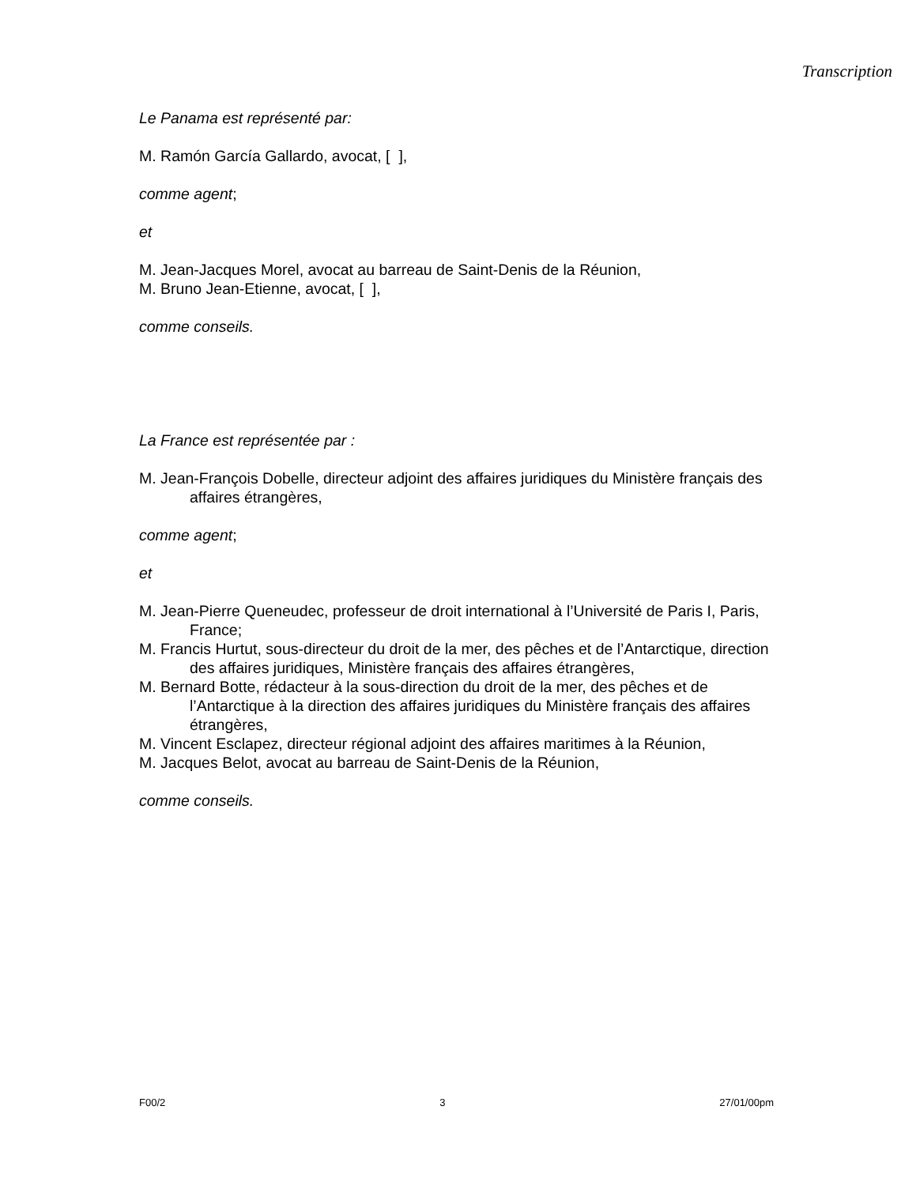Transcription
Le Panama est représenté par:
M. Ramón García Gallardo, avocat, [ ],
comme agent;
et
M. Jean-Jacques Morel, avocat au barreau de Saint-Denis de la Réunion,
M. Bruno Jean-Etienne, avocat, [ ],
comme conseils.
La France est représentée par :
M. Jean-François Dobelle, directeur adjoint des affaires juridiques du Ministère français des affaires étrangères,
comme agent;
et
M. Jean-Pierre Queneudec, professeur de droit international à l’Université de Paris I, Paris, France;
M. Francis Hurtut, sous-directeur du droit de la mer, des pêches et de l’Antarctique, direction des affaires juridiques, Ministère français des affaires étrangères,
M. Bernard Botte, rédacteur à la sous-direction du droit de la mer, des pêches et de l’Antarctique à la direction des affaires juridiques du Ministère français des affaires étrangères,
M. Vincent Esclapez, directeur régional adjoint des affaires maritimes à la Réunion,
M. Jacques Belot, avocat au barreau de Saint-Denis de la Réunion,
comme conseils.
F00/2 3 27/01/00pm